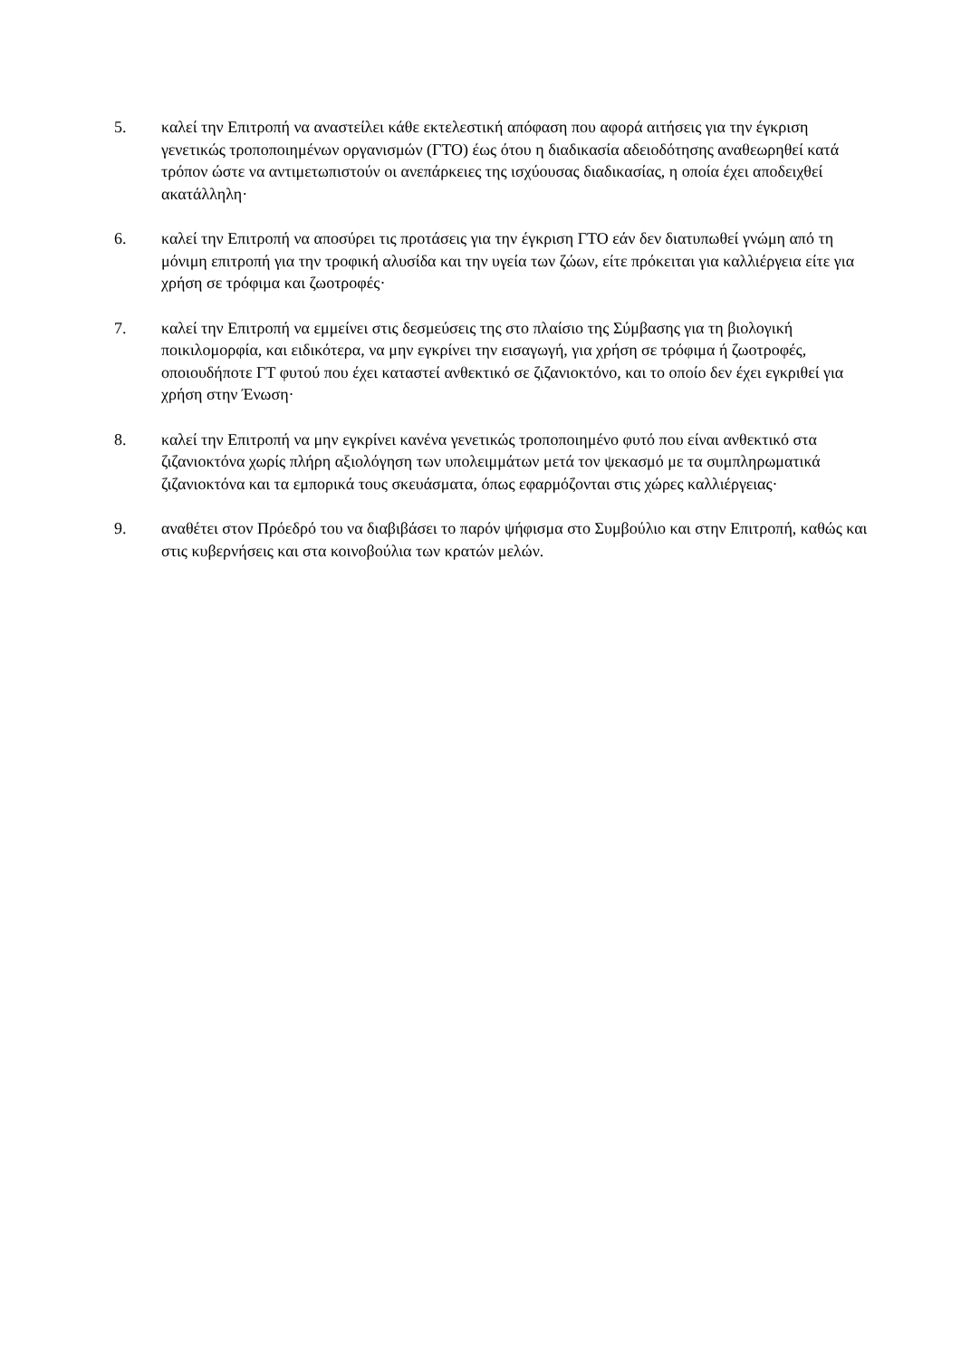5. καλεί την Επιτροπή να αναστείλει κάθε εκτελεστική απόφαση που αφορά αιτήσεις για την έγκριση γενετικώς τροποποιημένων οργανισμών (ΓΤΟ) έως ότου η διαδικασία αδειοδότησης αναθεωρηθεί κατά τρόπον ώστε να αντιμετωπιστούν οι ανεπάρκειες της ισχύουσας διαδικασίας, η οποία έχει αποδειχθεί ακατάλληλη·
6. καλεί την Επιτροπή να αποσύρει τις προτάσεις για την έγκριση ΓΤΟ εάν δεν διατυπωθεί γνώμη από τη μόνιμη επιτροπή για την τροφική αλυσίδα και την υγεία των ζώων, είτε πρόκειται για καλλιέργεια είτε για χρήση σε τρόφιμα και ζωοτροφές·
7. καλεί την Επιτροπή να εμμείνει στις δεσμεύσεις της στο πλαίσιο της Σύμβασης για τη βιολογική ποικιλομορφία, και ειδικότερα, να μην εγκρίνει την εισαγωγή, για χρήση σε τρόφιμα ή ζωοτροφές, οποιουδήποτε ΓΤ φυτού που έχει καταστεί ανθεκτικό σε ζιζανιοκτόνο, και το οποίο δεν έχει εγκριθεί για χρήση στην Ένωση·
8. καλεί την Επιτροπή να μην εγκρίνει κανένα γενετικώς τροποποιημένο φυτό που είναι ανθεκτικό στα ζιζανιοκτόνα χωρίς πλήρη αξιολόγηση των υπολειμμάτων μετά τον ψεκασμό με τα συμπληρωματικά ζιζανιοκτόνα και τα εμπορικά τους σκευάσματα, όπως εφαρμόζονται στις χώρες καλλιέργειας·
9. αναθέτει στον Πρόεδρό του να διαβιβάσει το παρόν ψήφισμα στο Συμβούλιο και στην Επιτροπή, καθώς και στις κυβερνήσεις και στα κοινοβούλια των κρατών μελών.